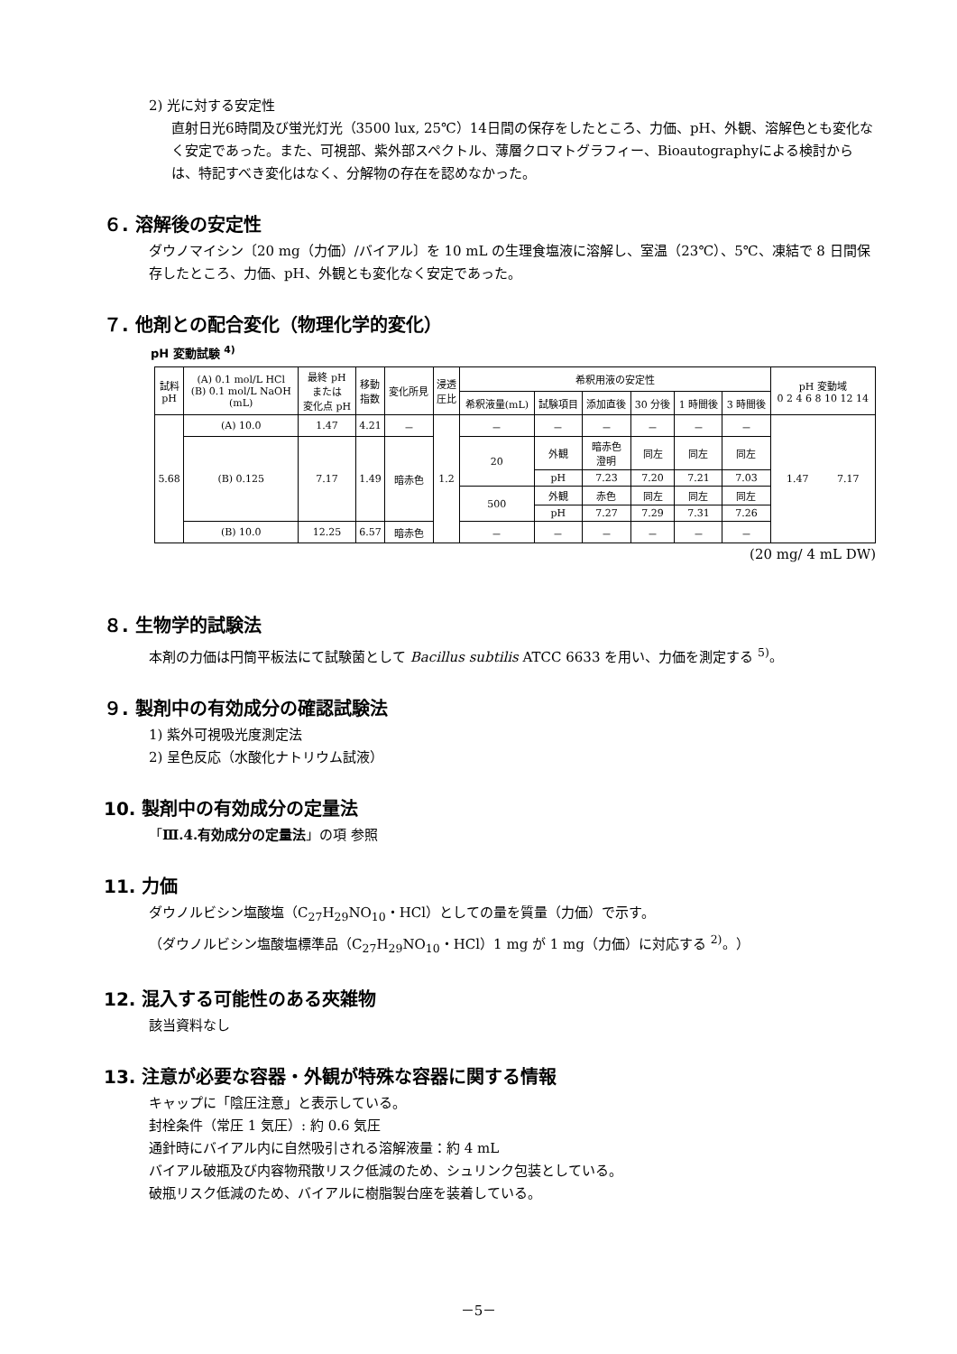2) 光に対する安定性
直射日光6時間及び蛍光灯光（3500 lux, 25℃）14日間の保存をしたところ、力価、pH、外観、溶解色とも変化なく安定であった。また、可視部、紫外部スペクトル、薄層クロマトグラフィー、Bioautographyによる検討からは、特記すべき変化はなく、分解物の存在を認めなかった。
６. 溶解後の安定性
ダウノマイシン〔20 mg（力価）/バイアル〕を 10 mL の生理食塩液に溶解し、室温（23℃）、5℃、凍結で 8 日間保存したところ、力価、pH、外観とも変化なく安定であった。
７. 他剤との配合変化（物理化学的変化）
pH 変動試験 <sup>4)</sup>
| 試料 pH | (A) 0.1 mol/L HCl (B) 0.1 mol/L NaOH (mL) | 最終 pH または 変化点 pH | 移動 指数 | 変化所見 | 浸透 圧比 | 希釈用液の安定性 | | | | | | pH 変動域 0 2 4 6 8 10 12 14 |
| --- | --- | --- | --- | --- | --- | --- | --- | --- | --- | --- | --- | --- |
| | | | | | | 希釈液量(mL) | 試験項目 | 添加直後 | 30 分後 | 1 時間後 | 3 時間後 | |
| 5.68 | (A) 10.0 | 1.47 | 4.21 | － | 1.2 | － | － | － | － | － | － | 1.47 7.17 |
| | (B) 0.125 | 7.17 | 1.49 | 暗赤色 | | 20 | 外観 | 暗赤色 澄明 | 同左 | 同左 | 同左 | |
| | | | | | | | pH | 7.23 | 7.20 | 7.21 | 7.03 | |
| | | | | | | 500 | 外観 | 赤色 | 同左 | 同左 | 同左 | |
| | | | | | | | pH | 7.27 | 7.29 | 7.31 | 7.26 | |
| | (B) 10.0 | 12.25 | 6.57 | 暗赤色 | | － | － | － | － | － | － | |
(20 mg/ 4 mL DW)
８. 生物学的試験法
本剤の力価は円筒平板法にて試験菌として Bacillus subtilis ATCC 6633 を用い、力価を測定する <sup>5)</sup>。
９. 製剤中の有効成分の確認試験法
1) 紫外可視吸光度測定法
2) 呈色反応（水酸化ナトリウム試液）
10. 製剤中の有効成分の定量法
「Ⅲ.4.有効成分の定量法」の項 参照
11. 力価
ダウノルビシン塩酸塩（C<sub>27</sub>H<sub>29</sub>NO<sub>10</sub>・HCl）としての量を質量（力価）で示す。
（ダウノルビシン塩酸塩標準品（C<sub>27</sub>H<sub>29</sub>NO<sub>10</sub>・HCl）1 mg が 1 mg（力価）に対応する <sup>2)</sup>。）
12. 混入する可能性のある夾雑物
該当資料なし
13. 注意が必要な容器・外観が特殊な容器に関する情報
キャップに「陰圧注意」と表示している。
封栓条件（常圧 1 気圧）: 約 0.6 気圧
通針時にバイアル内に自然吸引される溶解液量：約 4 mL
バイアル破瓶及び内容物飛散リスク低減のため、シュリンク包装としている。
破瓶リスク低減のため、バイアルに樹脂製台座を装着している。
－5－